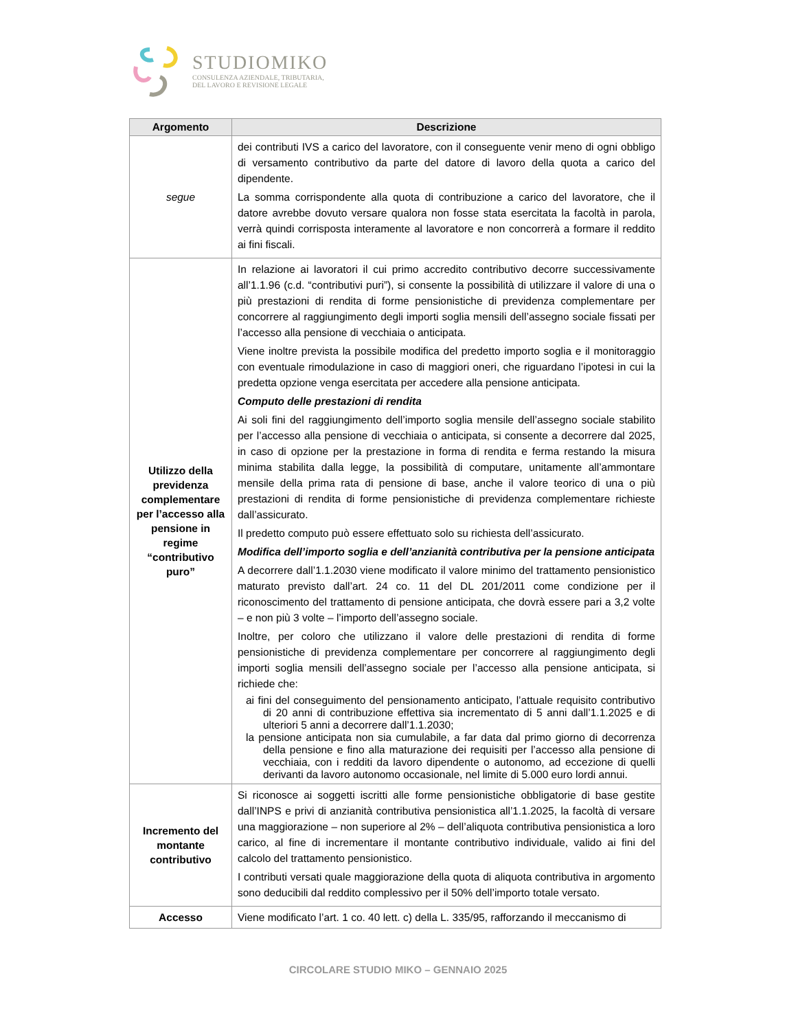STUDIOMIKO
CONSULENZA AZIENDALE, TRIBUTARIA,
DEL LAVORO E REVISIONE LEGALE
| Argomento | Descrizione |
| --- | --- |
| segue | dei contributi IVS a carico del lavoratore, con il conseguente venir meno di ogni obbligo di versamento contributivo da parte del datore di lavoro della quota a carico del dipendente. La somma corrispondente alla quota di contribuzione a carico del lavoratore, che il datore avrebbe dovuto versare qualora non fosse stata esercitata la facoltà in parola, verrà quindi corrisposta interamente al lavoratore e non concorrerà a formare il reddito ai fini fiscali. |
| Utilizzo della previdenza complementare per l’accesso alla pensione in regime “contributivo puro” | In relazione ai lavoratori il cui primo accredito contributivo decorre successivamente all’1.1.96 (c.d. “contributivi puri”), si consente la possibilità di utilizzare il valore di una o più prestazioni di rendita di forme pensionistiche di previdenza complementare per concorrere al raggiungimento degli importi soglia mensili dell’assegno sociale fissati per l’accesso alla pensione di vecchiaia o anticipata. Viene inoltre prevista la possibile modifica del predetto importo soglia e il monitoraggio con eventuale rimodulazione in caso di maggiori oneri, che riguardano l’ipotesi in cui la predetta opzione venga esercitata per accedere alla pensione anticipata. Computo delle prestazioni di rendita Ai soli fini del raggiungimento dell’importo soglia mensile dell’assegno sociale stabilito per l’accesso alla pensione di vecchiaia o anticipata, si consente a decorrere dal 2025, in caso di opzione per la prestazione in forma di rendita e ferma restando la misura minima stabilita dalla legge, la possibilità di computare, unitamente all’ammontare mensile della prima rata di pensione di base, anche il valore teorico di una o più prestazioni di rendita di forme pensionistiche di previdenza complementare richieste dall’assicurato. Il predetto computo può essere effettuato solo su richiesta dell’assicurato. Modifica dell’importo soglia e dell’anzianità contributiva per la pensione anticipata A decorrere dall’1.1.2030 viene modificato il valore minimo del trattamento pensionistico maturato previsto dall’art. 24 co. 11 del DL 201/2011 come condizione per il riconoscimento del trattamento di pensione anticipata, che dovrà essere pari a 3,2 volte – e non più 3 volte – l’importo dell’assegno sociale. Inoltre, per coloro che utilizzano il valore delle prestazioni di rendita di forme pensionistiche di previdenza complementare per concorrere al raggiungimento degli importi soglia mensili dell’assegno sociale per l’accesso alla pensione anticipata, si richiede che: ai fini del conseguimento del pensionamento anticipato, l’attuale requisito contributivo di 20 anni di contribuzione effettiva sia incrementato di 5 anni dall’1.1.2025 e di ulteriori 5 anni a decorrere dall’1.1.2030; la pensione anticipata non sia cumulabile, a far data dal primo giorno di decorrenza della pensione e fino alla maturazione dei requisiti per l’accesso alla pensione di vecchiaia, con i redditi da lavoro dipendente o autonomo, ad eccezione di quelli derivanti da lavoro autonomo occasionale, nel limite di 5.000 euro lordi annui. |
| Incremento del montante contributivo | Si riconosce ai soggetti iscritti alle forme pensionistiche obbligatorie di base gestite dall’INPS e privi di anzianità contributiva pensionistica all’1.1.2025, la facoltà di versare una maggiorazione – non superiore al 2% – dell’aliquota contributiva pensionistica a loro carico, al fine di incrementare il montante contributivo individuale, valido ai fini del calcolo del trattamento pensionistico. I contributi versati quale maggiorazione della quota di aliquota contributiva in argomento sono deducibili dal reddito complessivo per il 50% dell’importo totale versato. |
| Accesso | Viene modificato l’art. 1 co. 40 lett. c) della L. 335/95, rafforzando il meccanismo di |
CIRCOLARE STUDIO MIKO – GENNAIO 2025